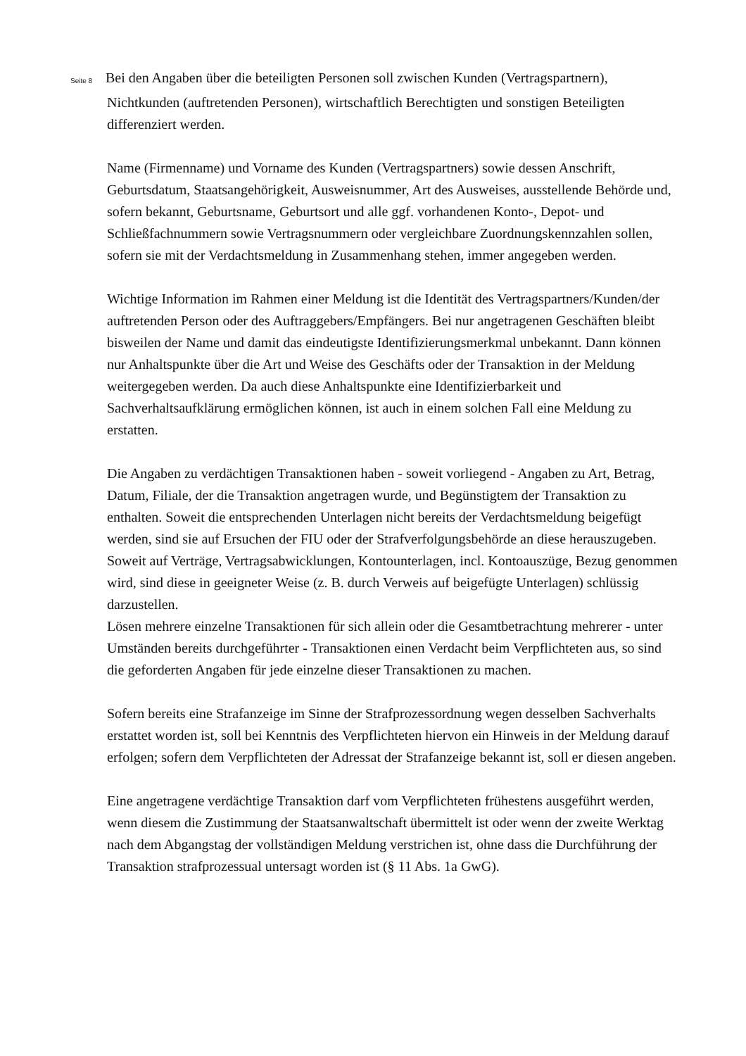Seite 8 Bei den Angaben über die beteiligten Personen soll zwischen Kunden (Vertragspartnern), Nichtkunden (auftretenden Personen), wirtschaftlich Berechtigten und sonstigen Beteiligten differenziert werden.
Name (Firmenname) und Vorname des Kunden (Vertragspartners) sowie dessen Anschrift, Geburtsdatum, Staatsangehörigkeit, Ausweisnummer, Art des Ausweises, ausstellende Behörde und, sofern bekannt, Geburtsname, Geburtsort und alle ggf. vorhandenen Konto-, Depot- und Schließfachnummern sowie Vertragsnummern oder vergleichbare Zuordnungskennzahlen sollen, sofern sie mit der Verdachtsmeldung in Zusammenhang stehen, immer angegeben werden.
Wichtige Information im Rahmen einer Meldung ist die Identität des Vertragspartners/Kunden/der auftretenden Person oder des Auftraggebers/Empfängers. Bei nur angetragenen Geschäften bleibt bisweilen der Name und damit das eindeutigste Identifizierungsmerkmal unbekannt. Dann können nur Anhaltspunkte über die Art und Weise des Geschäfts oder der Transaktion in der Meldung weitergegeben werden. Da auch diese Anhaltspunkte eine Identifizierbarkeit und Sachverhaltsaufklärung ermöglichen können, ist auch in einem solchen Fall eine Meldung zu erstatten.
Die Angaben zu verdächtigen Transaktionen haben - soweit vorliegend - Angaben zu Art, Betrag, Datum, Filiale, der die Transaktion angetragen wurde, und Begünstigtem der Transaktion zu enthalten. Soweit die entsprechenden Unterlagen nicht bereits der Verdachtsmeldung beigefügt werden, sind sie auf Ersuchen der FIU oder der Strafverfolgungsbehörde an diese herauszugeben. Soweit auf Verträge, Vertragsabwicklungen, Kontounterlagen, incl. Kontoauszüge, Bezug genommen wird, sind diese in geeigneter Weise (z. B. durch Verweis auf beigefügte Unterlagen) schlüssig darzustellen.
Lösen mehrere einzelne Transaktionen für sich allein oder die Gesamtbetrachtung mehrerer - unter Umständen bereits durchgeführter - Transaktionen einen Verdacht beim Verpflichteten aus, so sind die geforderten Angaben für jede einzelne dieser Transaktionen zu machen.
Sofern bereits eine Strafanzeige im Sinne der Strafprozessordnung wegen desselben Sachverhalts erstattet worden ist, soll bei Kenntnis des Verpflichteten hiervon ein Hinweis in der Meldung darauf erfolgen; sofern dem Verpflichteten der Adressat der Strafanzeige bekannt ist, soll er diesen angeben.
Eine angetragene verdächtige Transaktion darf vom Verpflichteten frühestens ausgeführt werden, wenn diesem die Zustimmung der Staatsanwaltschaft übermittelt ist oder wenn der zweite Werktag nach dem Abgangstag der vollständigen Meldung verstrichen ist, ohne dass die Durchführung der Transaktion strafprozessual untersagt worden ist (§ 11 Abs. 1a GwG).